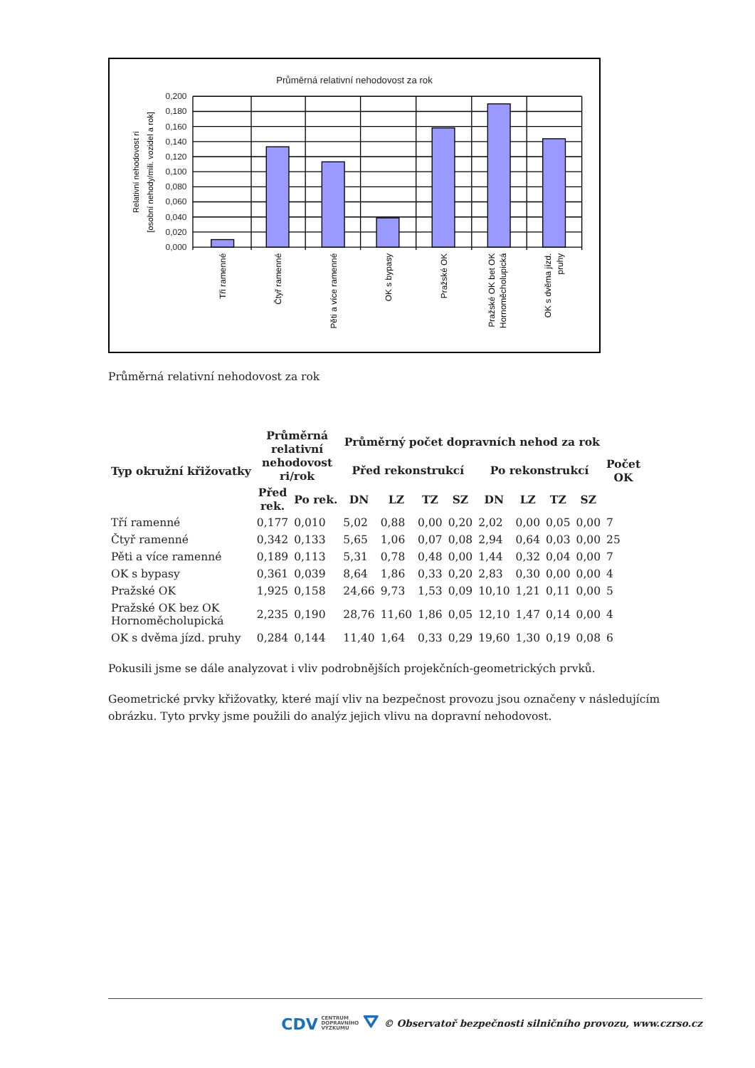Průměrná relativní nehodovost za rok
0,200
0,180
0,160
0,140
0,120
0,100
0,080
0,060
0,040
0,020
0,000
Relativní nehodovost ri
[osobní nehody/mili. vozidel a rok]
Tři ramenné
Čtyř ramenné
Pěti a více ramenné
OK s bypasy
Pražské OK
Pražské OK bet OK
Hornoměcholupická
OK s dvěma jízd.
pruhy
Průměrná relativní nehodovost za rok
| Typ okružní křižovatky | Průměrná relativní nehodovost ri/rok | | Průměrný počet dopravních nehod za rok | | | | | | | | Počet OK |
| --- | --- | --- | --- | --- | --- | --- | --- | --- | --- | --- | --- |
| | | | Před rekonstrukcí | | | | Po rekonstrukcí | | | | |
| | Před rek. | Po rek. | DN | LZ | TZ | SZ | DN | LZ | TZ | SZ | |
| Tří ramenné | 0,177 | 0,010 | 5,02 | 0,88 | 0,00 | 0,20 | 2,02 | 0,00 | 0,05 | 0,00 | 7 |
| Čtyř ramenné | 0,342 | 0,133 | 5,65 | 1,06 | 0,07 | 0,08 | 2,94 | 0,64 | 0,03 | 0,00 | 25 |
| Pěti a více ramenné | 0,189 | 0,113 | 5,31 | 0,78 | 0,48 | 0,00 | 1,44 | 0,32 | 0,04 | 0,00 | 7 |
| OK s bypasy | 0,361 | 0,039 | 8,64 | 1,86 | 0,33 | 0,20 | 2,83 | 0,30 | 0,00 | 0,00 | 4 |
| Pražské OK | 1,925 | 0,158 | 24,66 | 9,73 | 1,53 | 0,09 | 10,10 | 1,21 | 0,11 | 0,00 | 5 |
| Pražské OK bez OK Hornoměcholupická | 2,235 | 0,190 | 28,76 | 11,60 | 1,86 | 0,05 | 12,10 | 1,47 | 0,14 | 0,00 | 4 |
| OK s dvěma jízd. pruhy | 0,284 | 0,144 | 11,40 | 1,64 | 0,33 | 0,29 | 19,60 | 1,30 | 0,19 | 0,08 | 6 |
Pokusili jsme se dále analyzovat i vliv podrobnějších projekčních-geometrických prvků.
Geometrické prvky křižovatky, které mají vliv na bezpečnost provozu jsou označeny v následujícím obrázku. Tyto prvky jsme použili do analýz jejich vlivu na dopravní nehodovost.
CDV CENTRUM
DOPRAVNÍHO
VÝZKUMU ⛛ © Observatoř bezpečnosti silničního provozu, www.czrso.cz